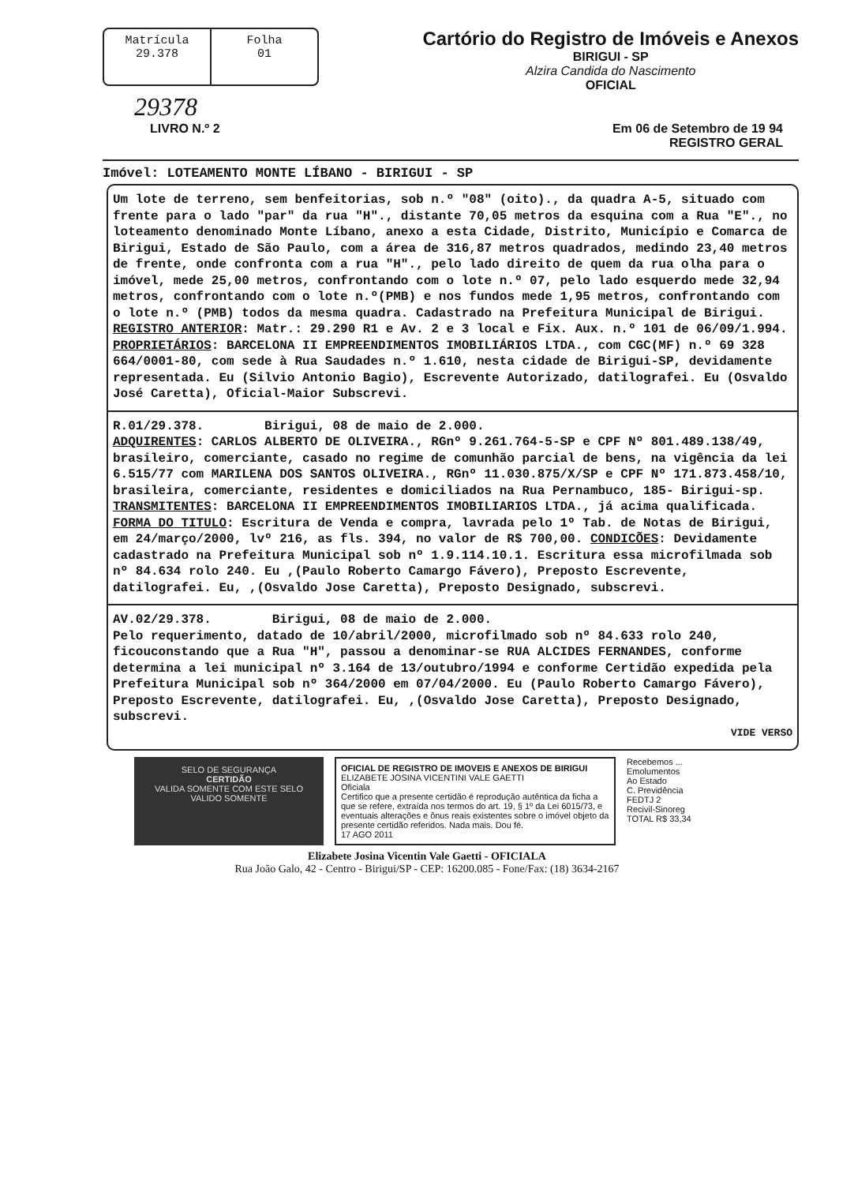Matrícula
29.378
Folha
01
Cartório do Registro de Imóveis e Anexos
BIRIGUI - SP
Alzira Candida do Nascimento
OFICIAL
29378
LIVRO N.º 2 Em 06 de Setembro de 19 94
REGISTRO GERAL
Imóvel: LOTEAMENTO MONTE LÍBANO - BIRIGUI - SP
Um lote de terreno, sem benfeitorias, sob n.º "08" (oito)., da quadra A-5, situado com frente para o lado "par" da rua "H"., distante 70,05 metros da esquina com a Rua "E"., no loteamento denominado Monte Líbano, anexo a esta Cidade, Distrito, Município e Comarca de Birigui, Estado de São Paulo, com a área de 316,87 metros quadrados, medindo 23,40 metros de frente, onde confronta com a rua "H"., pelo lado direito de quem da rua olha para o imóvel, mede 25,00 metros, confrontando com o lote n.º 07, pelo lado esquerdo mede 32,94 metros, confrontando com o lote n.º(PMB) e nos fundos mede 1,95 metros, confrontando com o lote n.º (PMB) todos da mesma quadra. Cadastrado na Prefeitura Municipal de Birigui. REGISTRO ANTERIOR: Matr.: 29.290 R1 e Av. 2 e 3 local e Fix. Aux. n.º 101 de 06/09/1.994. PROPRIETÁRIOS: BARCELONA II EMPREENDIMENTOS IMOBILIÁRIOS LTDA., com CGC(MF) n.º 69 328 664/0001-80, com sede à Rua Saudades n.º 1.610, nesta cidade de Birigui-SP, devidamente representada. Eu (Silvio Antonio Bagio), Escrevente Autorizado, datilografei. Eu (Osvaldo José Caretta), Oficial-Maior Subscrevi.
R.01/29.378. Birigui, 08 de maio de 2.000.
ADQUIRENTES: CARLOS ALBERTO DE OLIVEIRA., RGnº 9.261.764-5-SP e CPF Nº 801.489.138/49, brasileiro, comerciante, casado no regime de comunhão parcial de bens, na vigência da lei 6.515/77 com MARILENA DOS SANTOS OLIVEIRA., RGnº 11.030.875/X/SP e CPF Nº 171.873.458/10, brasileira, comerciante, residentes e domiciliados na Rua Pernambuco, 185- Birigui-sp. TRANSMITENTES: BARCELONA II EMPREENDIMENTOS IMOBILIARIOS LTDA., já acima qualificada. FORMA DO TITULO: Escritura de Venda e compra, lavrada pelo 1º Tab. de Notas de Birigui, em 24/março/2000, lvº 216, as fls. 394, no valor de R$ 700,00. CONDICÕES: Devidamente cadastrado na Prefeitura Municipal sob nº 1.9.114.10.1. Escritura essa microfilmada sob nº 84.634 rolo 240. Eu ,(Paulo Roberto Camargo Fávero), Preposto Escrevente, datilografei. Eu, ,(Osvaldo Jose Caretta), Preposto Designado, subscrevi.
AV.02/29.378. Birigui, 08 de maio de 2.000.
Pelo requerimento, datado de 10/abril/2000, microfilmado sob nº 84.633 rolo 240, ficouconstando que a Rua "H", passou a denominar-se RUA ALCIDES FERNANDES, conforme determina a lei municipal nº 3.164 de 13/outubro/1994 e conforme Certidão expedida pela Prefeitura Municipal sob nº 364/2000 em 07/04/2000. Eu (Paulo Roberto Camargo Fávero), Preposto Escrevente, datilografei. Eu, ,(Osvaldo Jose Caretta), Preposto Designado, subscrevi.
VIDE VERSO
SELO DE SEGURANÇA
CERTIDÃO
VALIDA SOMENTE COM ESTE SELO
VALIDO SOMENTE
OFICIAL DE REGISTRO DE IMOVEIS E ANEXOS DE BIRIGUI
ELIZABETE JOSINA VICENTINI VALE GAETTI
Oficiala
Certifico que a presente certidão é reprodução autêntica da ficha a que se refere, extraída nos termos do art. 19, § 1º da Lei 6015/73, e eventuais alterações e ônus reais existentes sobre o imóvel objeto da presente certidão referidos. Nada mais. Dou fé.
17 AGO 2011
Recebemos ...
Emolumentos
Ao Estado
C. Previdência
FEDTJ 2
Recivil-Sinoreg
TOTAL R$ 33,34
Elizabete Josina Vicentin Vale Gaetti - OFICIALA
Rua João Galo, 42 - Centro - Birigui/SP - CEP: 16200.085 - Fone/Fax: (18) 3634-2167